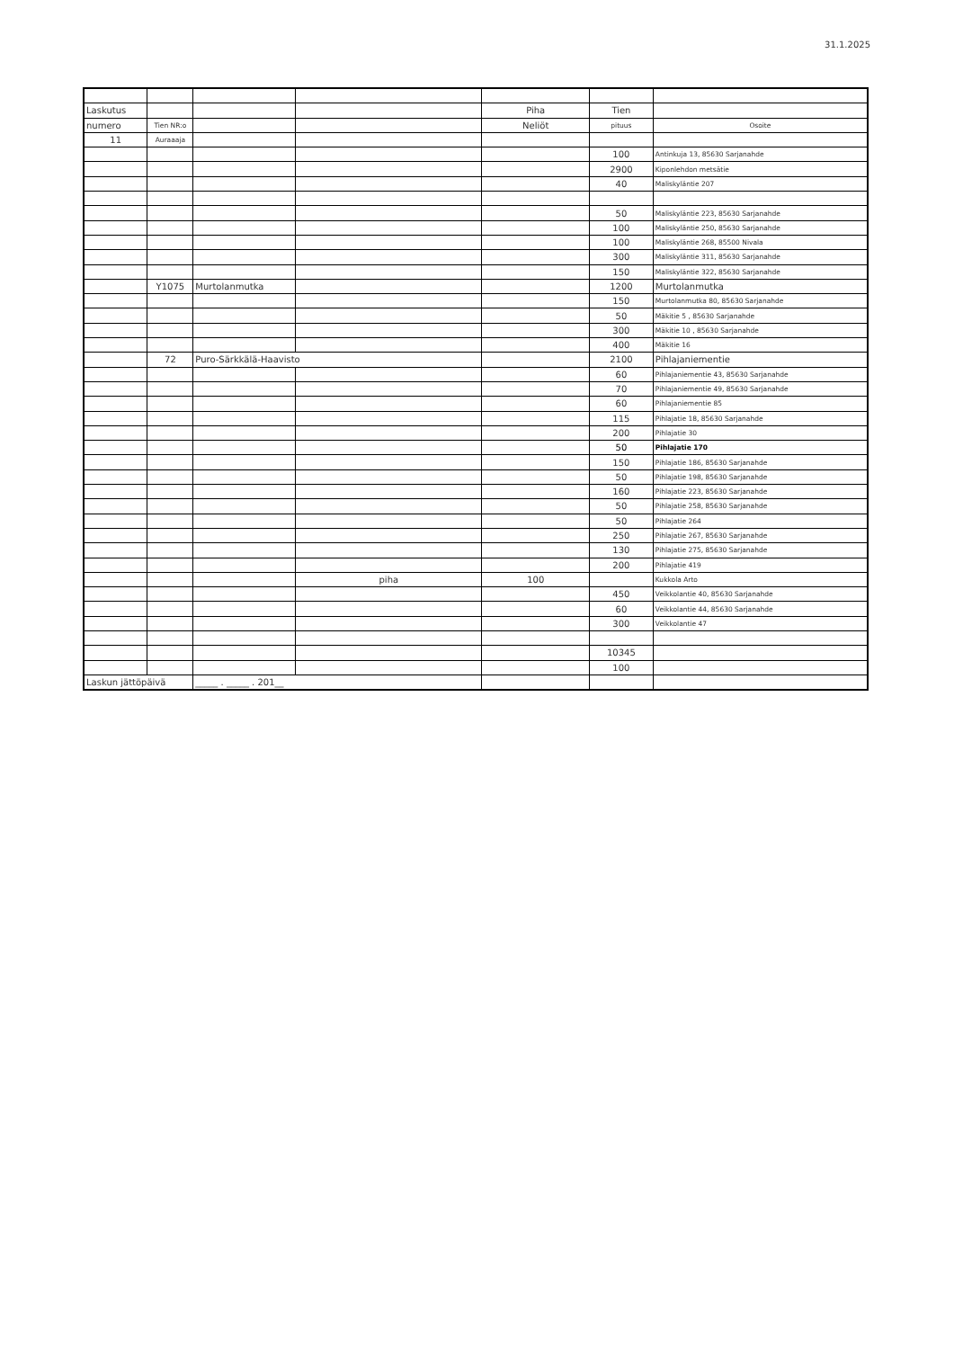31.1.2025
| Laskutus | | | | Piha | Tien | |
| numero | Tien NR:o | | | Neliöt | pituus | Osoite |
| 11 | Auraaaja | | | | | |
| | | | | | 100 | Antinkuja 13, 85630 Sarjanahde |
| | | | | | 2900 | Kiponlehdon metsätie |
| | | | | | 40 | Maliskyläntie 207 |
| | | | | | 50 | Maliskyläntie 223, 85630 Sarjanahde |
| | | | | | 100 | Maliskyläntie 250, 85630 Sarjanahde |
| | | | | | 100 | Maliskyläntie 268, 85500 Nivala |
| | | | | | 300 | Maliskyläntie 311, 85630 Sarjanahde |
| | | | | | 150 | Maliskyläntie 322, 85630 Sarjanahde |
| | Y1075 | Murtolanmutka | | | 1200 | Murtolanmutka |
| | | | | | 150 | Murtolanmutka 80, 85630 Sarjanahde |
| | | | | | 50 | Mäkitie 5 , 85630 Sarjanahde |
| | | | | | 300 | Mäkitie 10 , 85630 Sarjanahde |
| | | | | | 400 | Mäkitie 16 |
| | 72 | Puro-Särkkälä-Haavisto | | | 2100 | Pihlajaniementie |
| | | | | | 60 | Pihlajaniementie 43, 85630 Sarjanahde |
| | | | | | 70 | Pihlajaniementie 49, 85630 Sarjanahde |
| | | | | | 60 | Pihlajaniementie 85 |
| | | | | | 115 | Pihlajatie 18, 85630 Sarjanahde |
| | | | | | 200 | Pihlajatie 30 |
| | | | | | 50 | Pihlajatie 170 |
| | | | | | 150 | Pihlajatie 186, 85630 Sarjanahde |
| | | | | | 50 | Pihlajatie 198, 85630 Sarjanahde |
| | | | | | 160 | Pihlajatie 223, 85630 Sarjanahde |
| | | | | | 50 | Pihlajatie 258, 85630 Sarjanahde |
| | | | | | 50 | Pihlajatie 264 |
| | | | | | 250 | Pihlajatie 267, 85630 Sarjanahde |
| | | | | | 130 | Pihlajatie 275, 85630 Sarjanahde |
| | | | | | 200 | Pihlajatie 419 |
| | | | piha | 100 | | Kukkola Arto |
| | | | | | 450 | Veikkolantie 40, 85630 Sarjanahde |
| | | | | | 60 | Veikkolantie 44, 85630 Sarjanahde |
| | | | | | 300 | Veikkolantie 47 |
| | | | | | 10345 | |
| | | | | | 100 | |
| Laskun jättöpäivä | | _____ . _____ . 201__ | | | | |